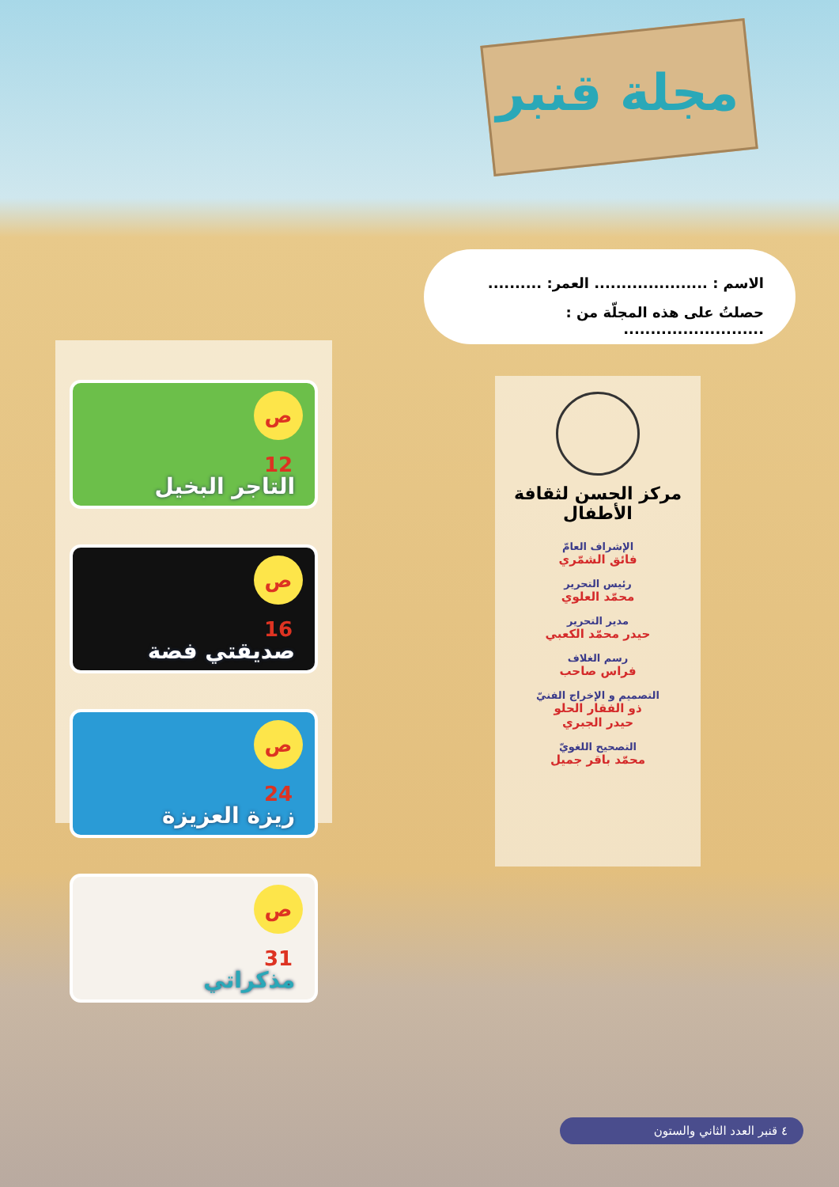مجلة قنبر
الاسم : ..................... العمر: ..........
حصلتُ على هذه المجلّة من : ..........................
مركز الحسن لثقافة الأطفال
الإشراف العامّ
فائق الشمّري
رئيس التحرير
محمّد العلوي
مدير التحرير
حيدر محمّد الكعبي
رسم الغلاف
فراس صاحب
التصميم و الإخراج الفنيّ
ذو الفقار الحلو
حيدر الجبري
التصحيح اللغويّ
محمّد باقر جميل
ص 12
التاجر البخيل
ص 16
صديقتي فضة
ص 24
زيزة العزيزة
ص 31
مذكراتي
٤ قنبر العدد الثاني والستون